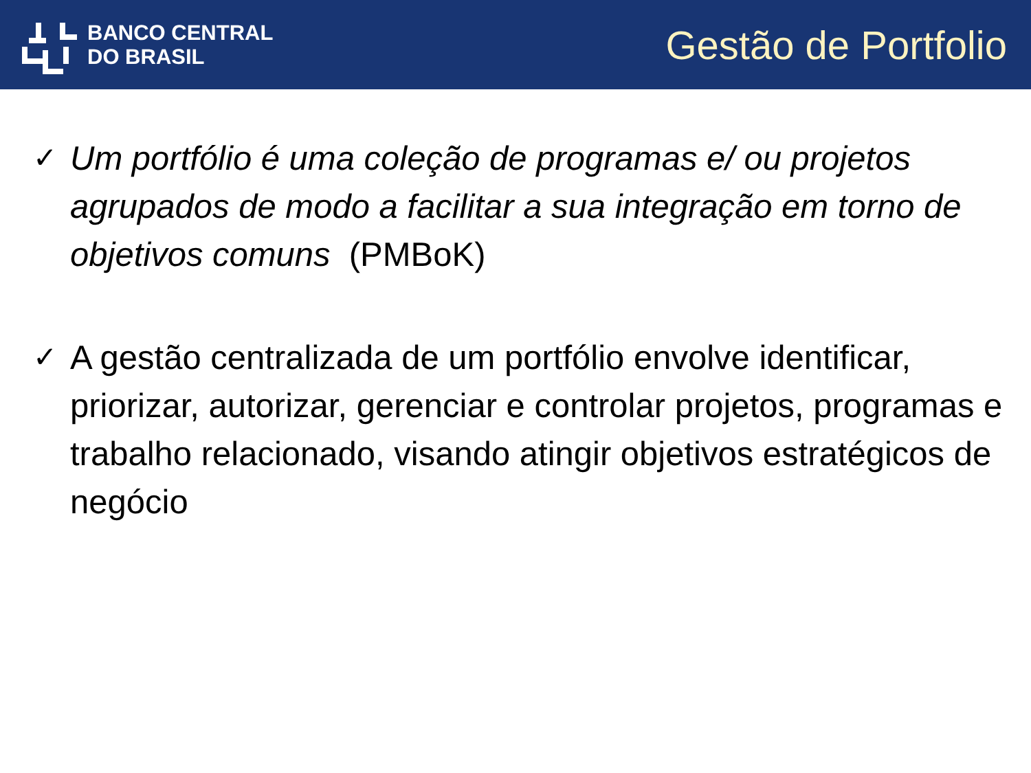BANCO CENTRAL
DO BRASIL
Gestão de Portfolio
✓
Um portfólio é uma coleção de programas e/ ou projetos agrupados de modo a facilitar a sua integração em torno de objetivos comuns (PMBoK)
✓
A gestão centralizada de um portfólio envolve identificar, priorizar, autorizar, gerenciar e controlar projetos, programas e trabalho relacionado, visando atingir objetivos estratégicos de negócio